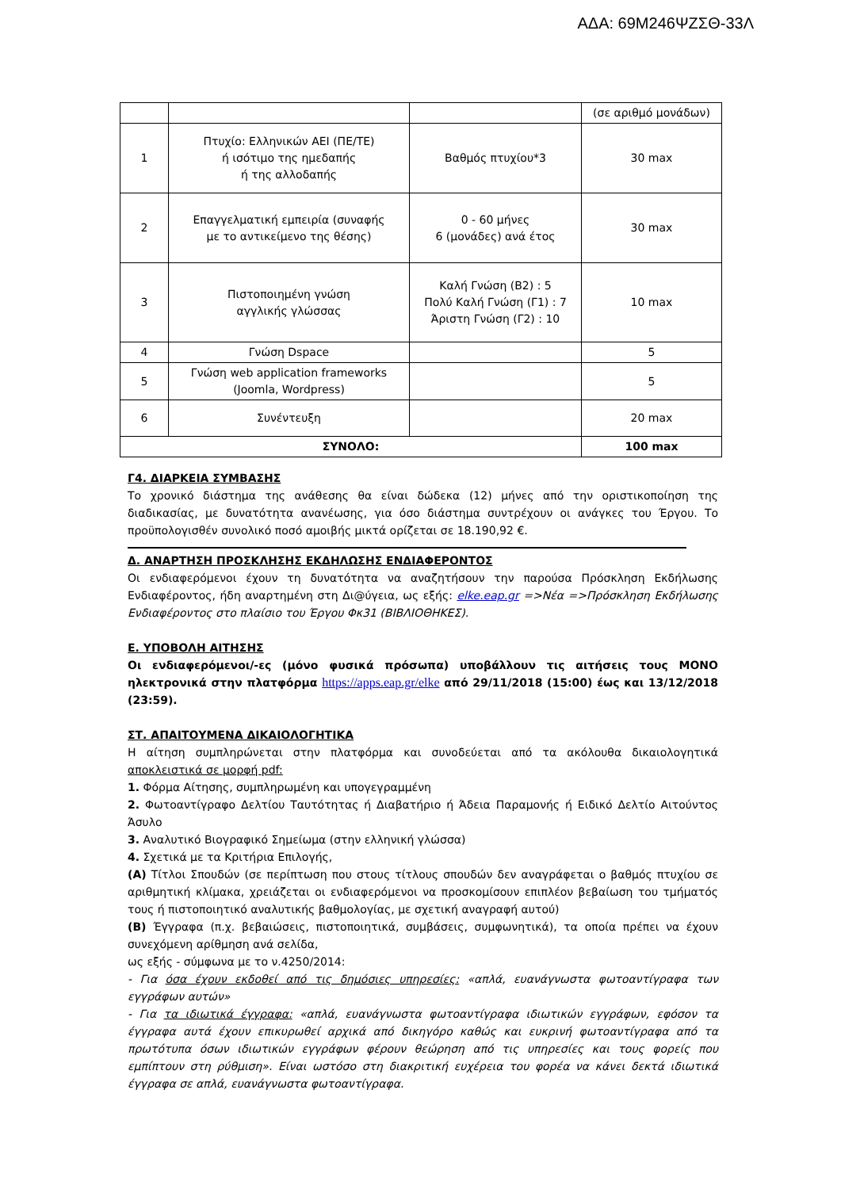ΑΔΑ: 69Μ246ΨΖΣΘ-33Λ
| | | | (σε αριθμό μονάδων) |
| 1 | Πτυχίο: Ελληνικών ΑΕΙ (ΠΕ/ΤΕ) ή ισότιμο της ημεδαπής ή της αλλοδαπής | Βαθμός πτυχίου*3 | 30 max |
| 2 | Επαγγελματική εμπειρία (συναφής με το αντικείμενο της θέσης) | 0 - 60 μήνες 6 (μονάδες) ανά έτος | 30 max |
| 3 | Πιστοποιημένη γνώση αγγλικής γλώσσας | Καλή Γνώση (Β2) : 5 Πολύ Καλή Γνώση (Γ1) : 7 Άριστη Γνώση (Γ2) : 10 | 10 max |
| 4 | Γνώση Dspace | | 5 |
| 5 | Γνώση web application frameworks (Joomla, Wordpress) | | 5 |
| 6 | Συνέντευξη | | 20 max |
| ΣΥΝΟΛΟ: | | | 100 max |
Γ4. ΔΙΑΡΚΕΙΑ ΣΥΜΒΑΣΗΣ
Το χρονικό διάστημα της ανάθεσης θα είναι δώδεκα (12) μήνες από την οριστικοποίηση της διαδικασίας, με δυνατότητα ανανέωσης, για όσο διάστημα συντρέχουν οι ανάγκες του Έργου. Το προϋπολογισθέν συνολικό ποσό αμοιβής μικτά ορίζεται σε 18.190,92 €.
Δ. ΑΝΑΡΤΗΣΗ ΠΡΟΣΚΛΗΣΗΣ ΕΚΔΗΛΩΣΗΣ ΕΝΔΙΑΦΕΡΟΝΤΟΣ
Οι ενδιαφερόμενοι έχουν τη δυνατότητα να αναζητήσουν την παρούσα Πρόσκληση Εκδήλωσης Ενδιαφέροντος, ήδη αναρτημένη στη Δι@ύγεια, ως εξής: elke.eap.gr =>Νέα =>Πρόσκληση Εκδήλωσης Ενδιαφέροντος στο πλαίσιο του Έργου Φκ31 (ΒΙΒΛΙΟΘΗΚΕΣ).
Ε. ΥΠΟΒΟΛΗ ΑΙΤΗΣΗΣ
Οι ενδιαφερόμενοι/-ες (μόνο φυσικά πρόσωπα) υποβάλλουν τις αιτήσεις τους ΜΟΝΟ ηλεκτρονικά στην πλατφόρμα https://apps.eap.gr/elke από 29/11/2018 (15:00) έως και 13/12/2018 (23:59).
ΣΤ. ΑΠΑΙΤΟΥΜΕΝΑ ΔΙΚΑΙΟΛΟΓΗΤΙΚΑ
Η αίτηση συμπληρώνεται στην πλατφόρμα και συνοδεύεται από τα ακόλουθα δικαιολογητικά αποκλειστικά σε μορφή pdf:
1. Φόρμα Αίτησης, συμπληρωμένη και υπογεγραμμένη
2. Φωτοαντίγραφο Δελτίου Ταυτότητας ή Διαβατήριο ή Άδεια Παραμονής ή Ειδικό Δελτίο Αιτούντος Άσυλο
3. Αναλυτικό Βιογραφικό Σημείωμα (στην ελληνική γλώσσα)
4. Σχετικά με τα Κριτήρια Επιλογής,
(Α) Τίτλοι Σπουδών (σε περίπτωση που στους τίτλους σπουδών δεν αναγράφεται ο βαθμός πτυχίου σε αριθμητική κλίμακα, χρειάζεται οι ενδιαφερόμενοι να προσκομίσουν επιπλέον βεβαίωση του τμήματός τους ή πιστοποιητικό αναλυτικής βαθμολογίας, με σχετική αναγραφή αυτού)
(Β) Έγγραφα (π.χ. βεβαιώσεις, πιστοποιητικά, συμβάσεις, συμφωνητικά), τα οποία πρέπει να έχουν συνεχόμενη αρίθμηση ανά σελίδα,
ως εξής - σύμφωνα με το ν.4250/2014:
- Για όσα έχουν εκδοθεί από τις δημόσιες υπηρεσίες: «απλά, ευανάγνωστα φωτοαντίγραφα των εγγράφων αυτών»
- Για τα ιδιωτικά έγγραφα: «απλά, ευανάγνωστα φωτοαντίγραφα ιδιωτικών εγγράφων, εφόσον τα έγγραφα αυτά έχουν επικυρωθεί αρχικά από δικηγόρο καθώς και ευκρινή φωτοαντίγραφα από τα πρωτότυπα όσων ιδιωτικών εγγράφων φέρουν θεώρηση από τις υπηρεσίες και τους φορείς που εμπίπτουν στη ρύθμιση». Είναι ωστόσο στη διακριτική ευχέρεια του φορέα να κάνει δεκτά ιδιωτικά έγγραφα σε απλά, ευανάγνωστα φωτοαντίγραφα.